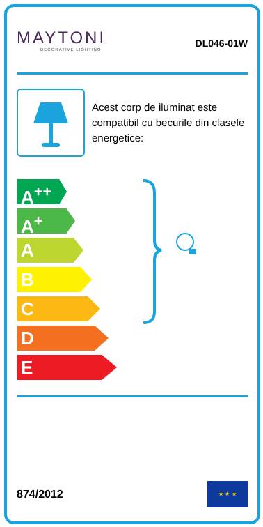MAYTONI
DECORATIVE LIGHTING
DL046-01W
Acest corp de iluminat este compatibil cu becurile din clasele energetice:
A<sup>++</sup>
A<sup>+</sup>
A
B
C
D
E
874/2012
★ ★ ★